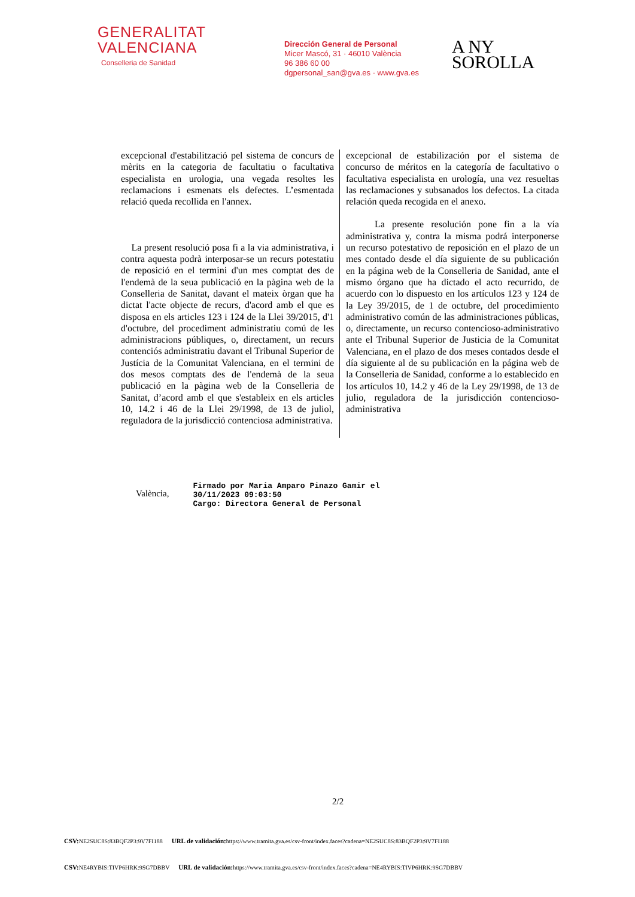GENERALITAT
VALENCIANA
Conselleria de Sanidad
Dirección General de Personal
Micer Mascó, 31 · 46010 València
96 386 60 00
dgpersonal_san@gva.es · www.gva.es
A NY
SOROLLA
excepcional d'estabilització pel sistema de concurs de mèrits en la categoria de facultatiu o facultativa especialista en urologia, una vegada resoltes les reclamacions i esmenats els defectes. L’esmentada relació queda recollida en l'annex.
La present resolució posa fi a la via administrativa, i contra aquesta podrà interposar-se un recurs potestatiu de reposició en el termini d'un mes comptat des de l'endemà de la seua publicació en la pàgina web de la Conselleria de Sanitat, davant el mateix òrgan que ha dictat l'acte objecte de recurs, d'acord amb el que es disposa en els articles 123 i 124 de la Llei 39/2015, d'1 d'octubre, del procediment administratiu comú de les administracions públiques, o, directament, un recurs contenciós administratiu davant el Tribunal Superior de Justícia de la Comunitat Valenciana, en el termini de dos mesos comptats des de l'endemà de la seua publicació en la pàgina web de la Conselleria de Sanitat, d’acord amb el que s'estableix en els articles 10, 14.2 i 46 de la Llei 29/1998, de 13 de juliol, reguladora de la jurisdicció contenciosa administrativa.
excepcional de estabilización por el sistema de concurso de méritos en la categoría de facultativo o facultativa especialista en urología, una vez resueltas las reclamaciones y subsanados los defectos. La citada relación queda recogida en el anexo.
La presente resolución pone fin a la vía administrativa y, contra la misma podrá interponerse un recurso potestativo de reposición en el plazo de un mes contado desde el día siguiente de su publicación en la página web de la Conselleria de Sanidad, ante el mismo órgano que ha dictado el acto recurrido, de acuerdo con lo dispuesto en los artículos 123 y 124 de la Ley 39/2015, de 1 de octubre, del procedimiento administrativo común de las administraciones públicas, o, directamente, un recurso contencioso-administrativo ante el Tribunal Superior de Justicia de la Comunitat Valenciana, en el plazo de dos meses contados desde el día siguiente al de su publicación en la página web de la Conselleria de Sanidad, conforme a lo establecido en los artículos 10, 14.2 y 46 de la Ley 29/1998, de 13 de julio, reguladora de la jurisdicción contencioso-administrativa
València,
Firmado por Maria Amparo Pinazo Gamir el
30/11/2023 09:03:50
Cargo: Directora General de Personal
2/2
CSV: NE2SUC8S:83BQF2P3:9V7FI188 URL de validación: https://www.tramita.gva.es/csv-front/index.faces?cadena=NE2SUC8S:83BQF2P3:9V7FI188
CSV: NE4RYBIS:TIVP6HRK:9SG7DBBV URL de validación: https://www.tramita.gva.es/csv-front/index.faces?cadena=NE4RYBIS:TIVP6HRK:9SG7DBBV